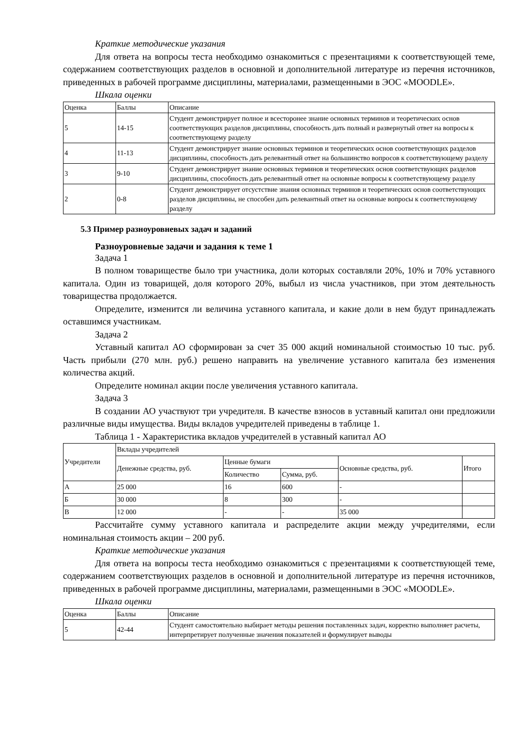Краткие методические указания
Для ответа на вопросы теста необходимо ознакомиться с презентациями к соответствующей теме, содержанием соответствующих разделов в основной и дополнительной литературе из перечня источников, приведенных в рабочей программе дисциплины, материалами, размещенными в ЭОС «MOODLE».
Шкала оценки
| Оценка | Баллы | Описание |
| 5 | 14-15 | Студент демонстрирует полное и всесторонее знание основных терминов и теоретических основ соответствующих разделов дисциплины, способность дать полный и развернутый ответ на вопросы к соответствующему разделу |
| 4 | 11-13 | Студент демонстрирует знание основных терминов и теоретических основ соответствующих разделов дисциплины, способность дать релевантный ответ на большинство вопросов к соответствующему разделу |
| 3 | 9-10 | Студент демонстрирует знание основных терминов и теоретических основ соответствующих разделов дисциплины, способность дать релевантный ответ на основные вопросы к соответствующему разделу |
| 2 | 0-8 | Студент демонстрирует отсустствие знания основных терминов и теоретических основ соответствующих разделов дисциплины, не способен дать релевантный ответ на основные вопросы к соответствующему разделу |
5.3 Пример разноуровневых задач и заданий
Разноуровневые задачи и задания к теме 1
Задача 1
В полном товариществе было три участника, доли которых составляли 20%, 10% и 70% уставного капитала. Один из товарищей, доля которого 20%, выбыл из числа участников, при этом деятельность товарищества продолжается.
Определите, изменится ли величина уставного капитала, и какие доли в нем будут принадлежать оставшимся участникам.
Задача 2
Уставный капитал АО сформирован за счет 35 000 акций номинальной стоимостью 10 тыс. руб. Часть прибыли (270 млн. руб.) решено направить на увеличение уставного капитала без изменения количества акций.
Определите номинал акции после увеличения уставного капитала.
Задача 3
В создании АО участвуют три учредителя. В качестве взносов в уставный капитал они предложили различные виды имущества. Виды вкладов учредителей приведены в таблице 1.
Таблица 1 - Характеристика вкладов учредителей в уставный капитал АО
| Учредители | Вклады учредителей | | | | |
| | Денежные средства, руб. | Ценные бумаги | | Основные средства, руб. | Итого |
| | | Количество | Сумма, руб. | | |
| А | 25 000 | 16 | 600 | - | |
| Б | 30 000 | 8 | 300 | - | |
| В | 12 000 | - | - | 35 000 | |
Рассчитайте сумму уставного капитала и распределите акции между учредителями, если номинальная стоимость акции – 200 руб.
Краткие методические указания
Для ответа на вопросы теста необходимо ознакомиться с презентациями к соответствующей теме, содержанием соответствующих разделов в основной и дополнительной литературе из перечня источников, приведенных в рабочей программе дисциплины, материалами, размещенными в ЭОС «MOODLE».
Шкала оценки
| Оценка | Баллы | Описание |
| 5 | 42-44 | Студент самостоятельно выбирает методы решения поставленных задач, корректно выполняет расчеты, интерпретирует полученные значения показателей и формулирует выводы |